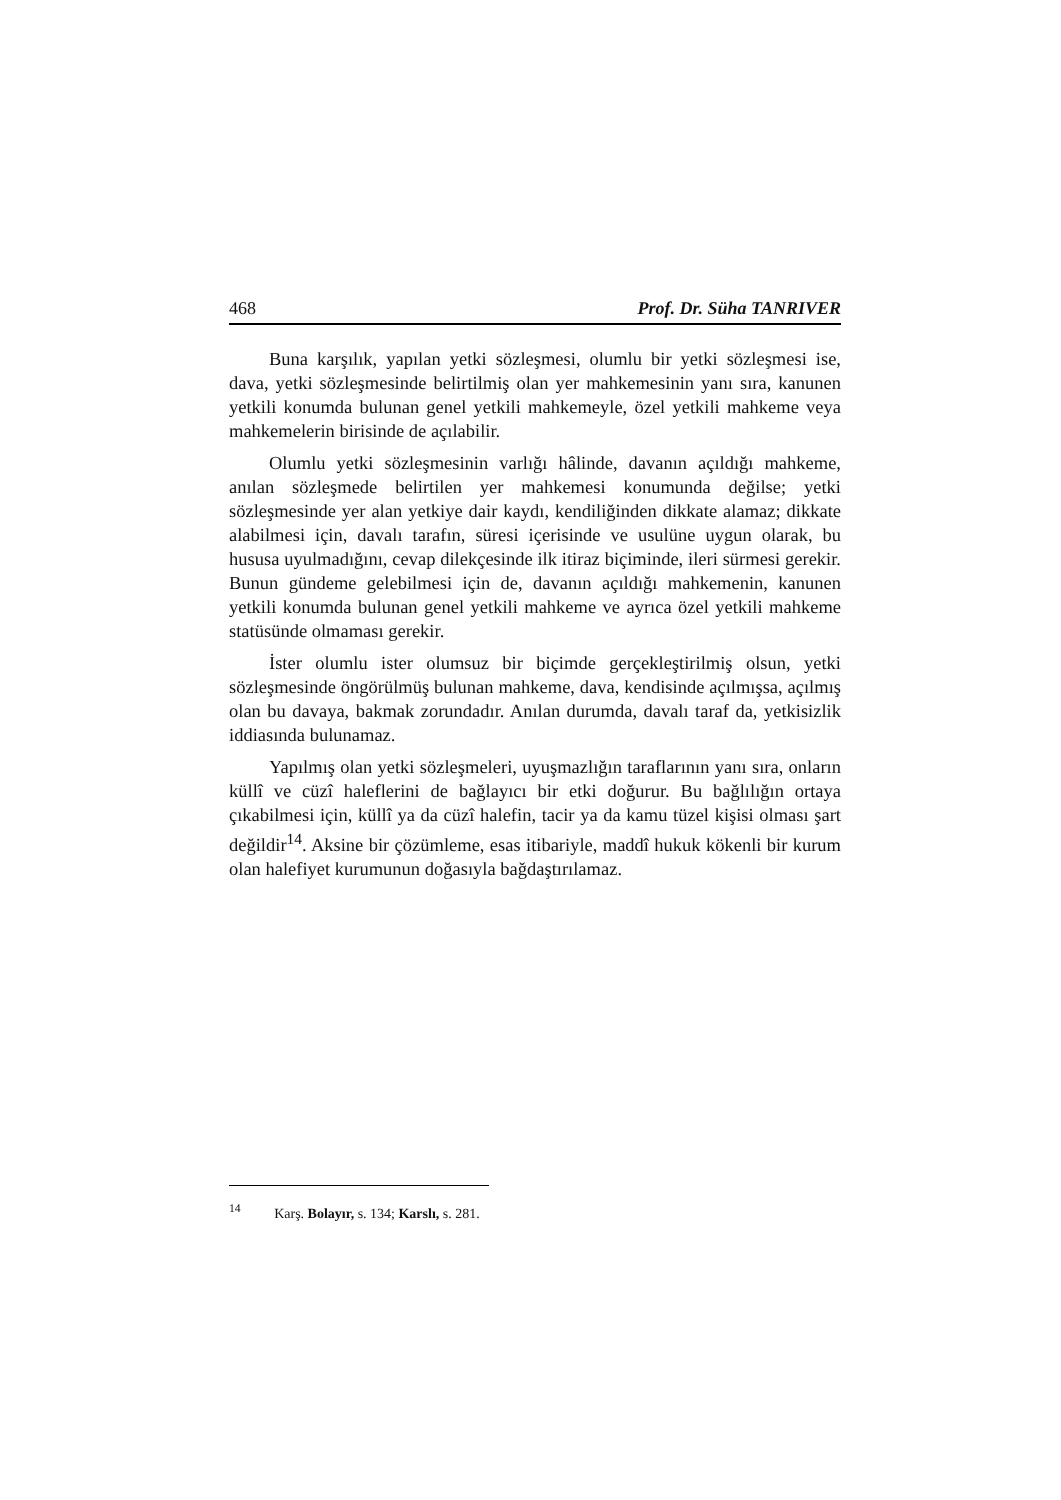468 Prof. Dr. Süha TANRIVER
Buna karşılık, yapılan yetki sözleşmesi, olumlu bir yetki sözleşmesi ise, dava, yetki sözleşmesinde belirtilmiş olan yer mahkemesinin yanı sıra, kanunen yetkili konumda bulunan genel yetkili mahkemeyle, özel yetkili mahkeme veya mahkemelerin birisinde de açılabilir.
Olumlu yetki sözleşmesinin varlığı hâlinde, davanın açıldığı mahkeme, anılan sözleşmede belirtilen yer mahkemesi konumunda değilse; yetki sözleşmesinde yer alan yetkiye dair kaydı, kendiliğinden dikkate alamaz; dikkate alabilmesi için, davalı tarafın, süresi içerisinde ve usulüne uygun olarak, bu hususa uyulmadığını, cevap dilekçesinde ilk itiraz biçiminde, ileri sürmesi gerekir. Bunun gündeme gelebilmesi için de, davanın açıldığı mahkemenin, kanunen yetkili konumda bulunan genel yetkili mahkeme ve ayrıca özel yetkili mahkeme statüsünde olmaması gerekir.
İster olumlu ister olumsuz bir biçimde gerçekleştirilmiş olsun, yetki sözleşmesinde öngörülmüş bulunan mahkeme, dava, kendisinde açılmışsa, açılmış olan bu davaya, bakmak zorundadır. Anılan durumda, davalı taraf da, yetkisizlik iddiasında bulunamaz.
Yapılmış olan yetki sözleşmeleri, uyuşmazlığın taraflarının yanı sıra, onların küllî ve cüzî haleflerini de bağlayıcı bir etki doğurur. Bu bağlılığın ortaya çıkabilmesi için, küllî ya da cüzî halefin, tacir ya da kamu tüzel kişisi olması şart değildir<sup>14</sup>. Aksine bir çözümleme, esas itibariyle, maddî hukuk kökenli bir kurum olan halefiyet kurumunun doğasıyla bağdaştırılamaz.
<sup>14</sup> Karş. Bolayır, s. 134; Karslı, s. 281.